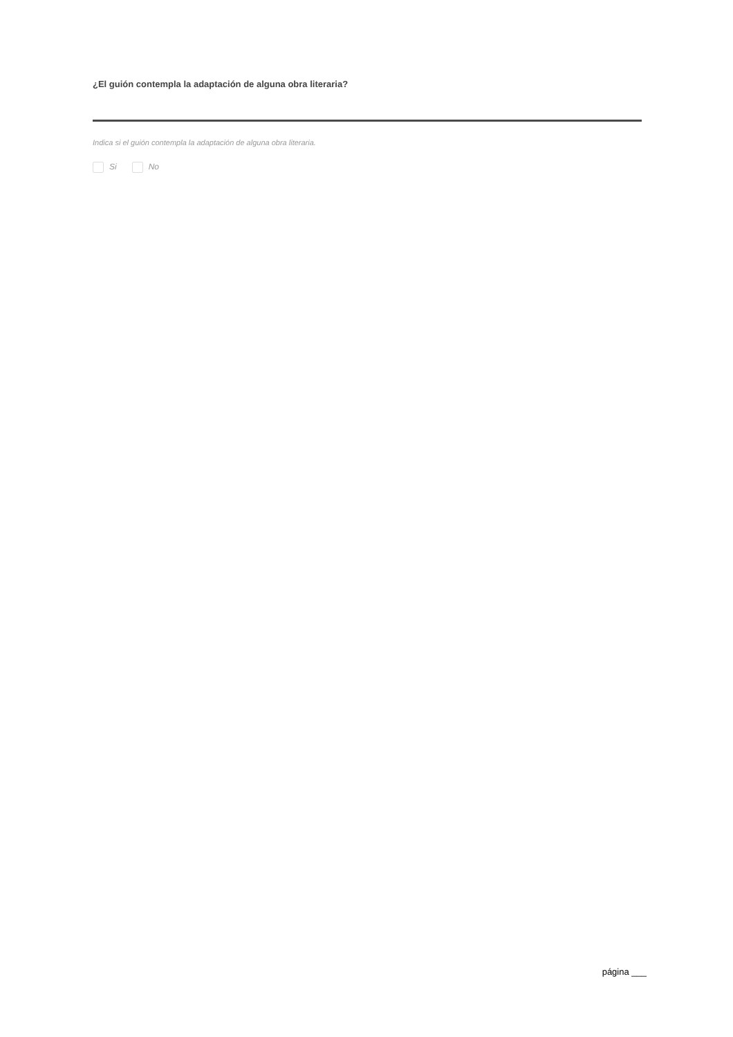¿El guión contempla la adaptación de alguna obra literaria?
Indica si el guión contempla la adaptación de alguna obra literaria.
Si No
página ___